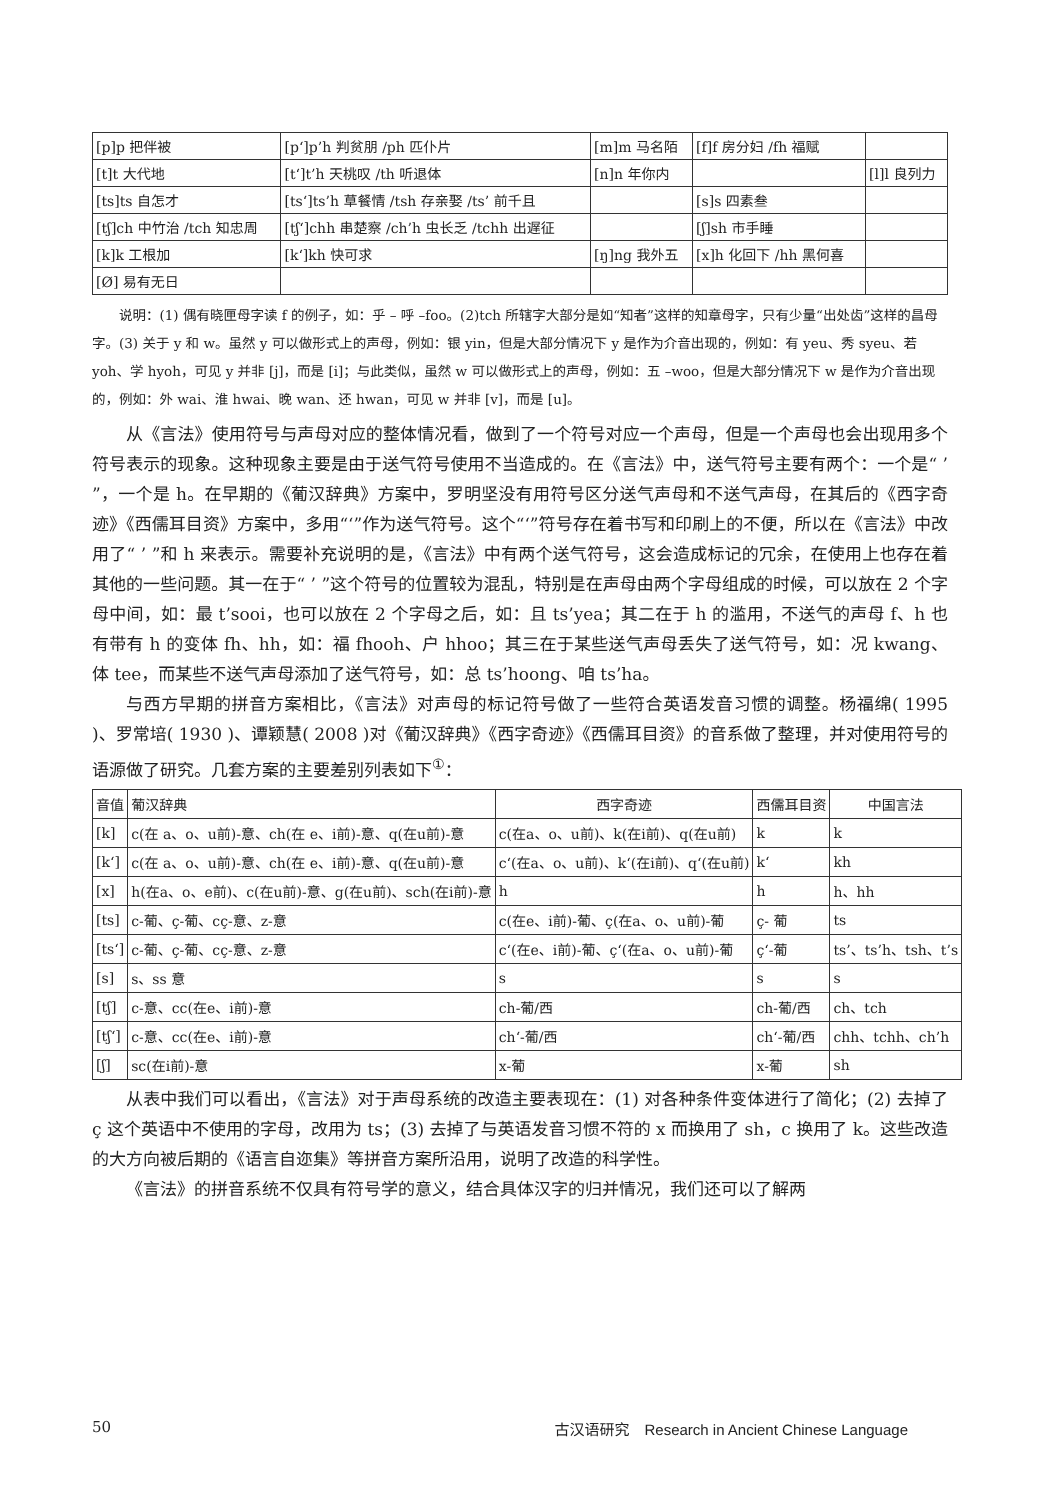| [p]p 把伴被 | [p‘]p’h 判贫朋 /ph 匹仆片 | [m]m 马名陌 | [f]f 房分妇 /fh 福赋 | |
| [t]t 大代地 | [t‘]t’h 天桃叹 /th 听退体 | [n]n 年你内 | | [l]l 良列力 |
| [ts]ts 自怎才 | [ts‘]ts’h 草餐情 /tsh 存亲娶 /ts’ 前千且 | | [s]s 四素叁 | |
| [tʃ]ch 中竹治 /tch 知忠周 | [tʃ‘]chh 串楚察 /ch’h 虫长乏 /tchh 出遅征 | | [ʃ]sh 市手睡 | |
| [k]k 工根加 | [k‘]kh 快可求 | [ŋ]ng 我外五 | [x]h 化回下 /hh 黑何喜 | |
| [Ø] 易有无日 | | | | |
说明：(1) 偶有晓匣母字读 f 的例子，如：乎 – 呼 –foo。(2)tch 所辖字大部分是如“知者”这样的知章母字，只有少量“出处齿”这样的昌母字。(3) 关于 y 和 w。虽然 y 可以做形式上的声母，例如：银 yin，但是大部分情况下 y 是作为介音出现的，例如：有 yeu、秀 syeu、若 yoh、学 hyoh，可见 y 并非 [j]，而是 [i]；与此类似，虽然 w 可以做形式上的声母，例如：五 –woo，但是大部分情况下 w 是作为介音出现的，例如：外 wai、淮 hwai、晚 wan、还 hwan，可见 w 并非 [v]，而是 [u]。
从《言法》使用符号与声母对应的整体情况看，做到了一个符号对应一个声母，但是一个声母也会出现用多个符号表示的现象。这种现象主要是由于送气符号使用不当造成的。在《言法》中，送气符号主要有两个：一个是“ ’ ”，一个是 h。在早期的《葡汉辞典》方案中，罗明坚没有用符号区分送气声母和不送气声母，在其后的《西字奇迹》《西儒耳目资》方案中，多用“‘”作为送气符号。这个“‘”符号存在着书写和印刷上的不便，所以在《言法》中改用了“ ’ ”和 h 来表示。需要补充说明的是，《言法》中有两个送气符号，这会造成标记的冗余，在使用上也存在着其他的一些问题。其一在于“ ’ ”这个符号的位置较为混乱，特别是在声母由两个字母组成的时候，可以放在 2 个字母中间，如：最 t’sooi，也可以放在 2 个字母之后，如：且 ts’yea；其二在于 h 的滥用，不送气的声母 f、h 也有带有 h 的变体 fh、hh，如：福 fhooh、户 hhoo；其三在于某些送气声母丢失了送气符号，如：况 kwang、体 tee，而某些不送气声母添加了送气符号，如：总 ts’hoong、咱 ts’ha。
与西方早期的拼音方案相比，《言法》对声母的标记符号做了一些符合英语发音习惯的调整。杨福绵( 1995 )、罗常培( 1930 )、谭颖慧( 2008 )对《葡汉辞典》《西字奇迹》《西儒耳目资》的音系做了整理，并对使用符号的语源做了研究。几套方案的主要差别列表如下<sup>①</sup>：
| 音值 | 葡汉辞典 | 西字奇迹 | 西儒耳目资 | 中国言法 |
| --- | --- | --- | --- | --- |
| [k] | c(在 a、o、u前)-意、ch(在 e、i前)-意、q(在u前)-意 | c(在a、o、u前)、k(在i前)、q(在u前) | k | k |
| [k‘] | c(在 a、o、u前)-意、ch(在 e、i前)-意、q(在u前)-意 | c‘(在a、o、u前)、k‘(在i前)、q‘(在u前) | k‘ | kh |
| [x] | h(在a、o、e前)、c(在u前)-意、g(在u前)、sch(在i前)-意 | h | h | h、hh |
| [ts] | c-葡、ç-葡、cç-意、z-意 | c(在e、i前)-葡、ç(在a、o、u前)-葡 | ç- 葡 | ts |
| [ts‘] | c-葡、ç-葡、cç-意、z-意 | c‘(在e、i前)-葡、ç‘(在a、o、u前)-葡 | ç‘-葡 | ts’、ts’h、tsh、t’s |
| [s] | s、ss 意 | s | s | s |
| [tʃ] | c-意、cc(在e、i前)-意 | ch-葡/西 | ch-葡/西 | ch、tch |
| [tʃ‘] | c-意、cc(在e、i前)-意 | ch‘-葡/西 | ch‘-葡/西 | chh、tchh、ch’h |
| [ʃ] | sc(在i前)-意 | x-葡 | x-葡 | sh |
从表中我们可以看出，《言法》对于声母系统的改造主要表现在：(1) 对各种条件变体进行了简化；(2) 去掉了 ç 这个英语中不使用的字母，改用为 ts；(3) 去掉了与英语发音习惯不符的 x 而换用了 sh，c 换用了 k。这些改造的大方向被后期的《语言自迩集》等拼音方案所沿用，说明了改造的科学性。
《言法》的拼音系统不仅具有符号学的意义，结合具体汉字的归并情况，我们还可以了解两
50 古汉语研究　Research in Ancient Chinese Language